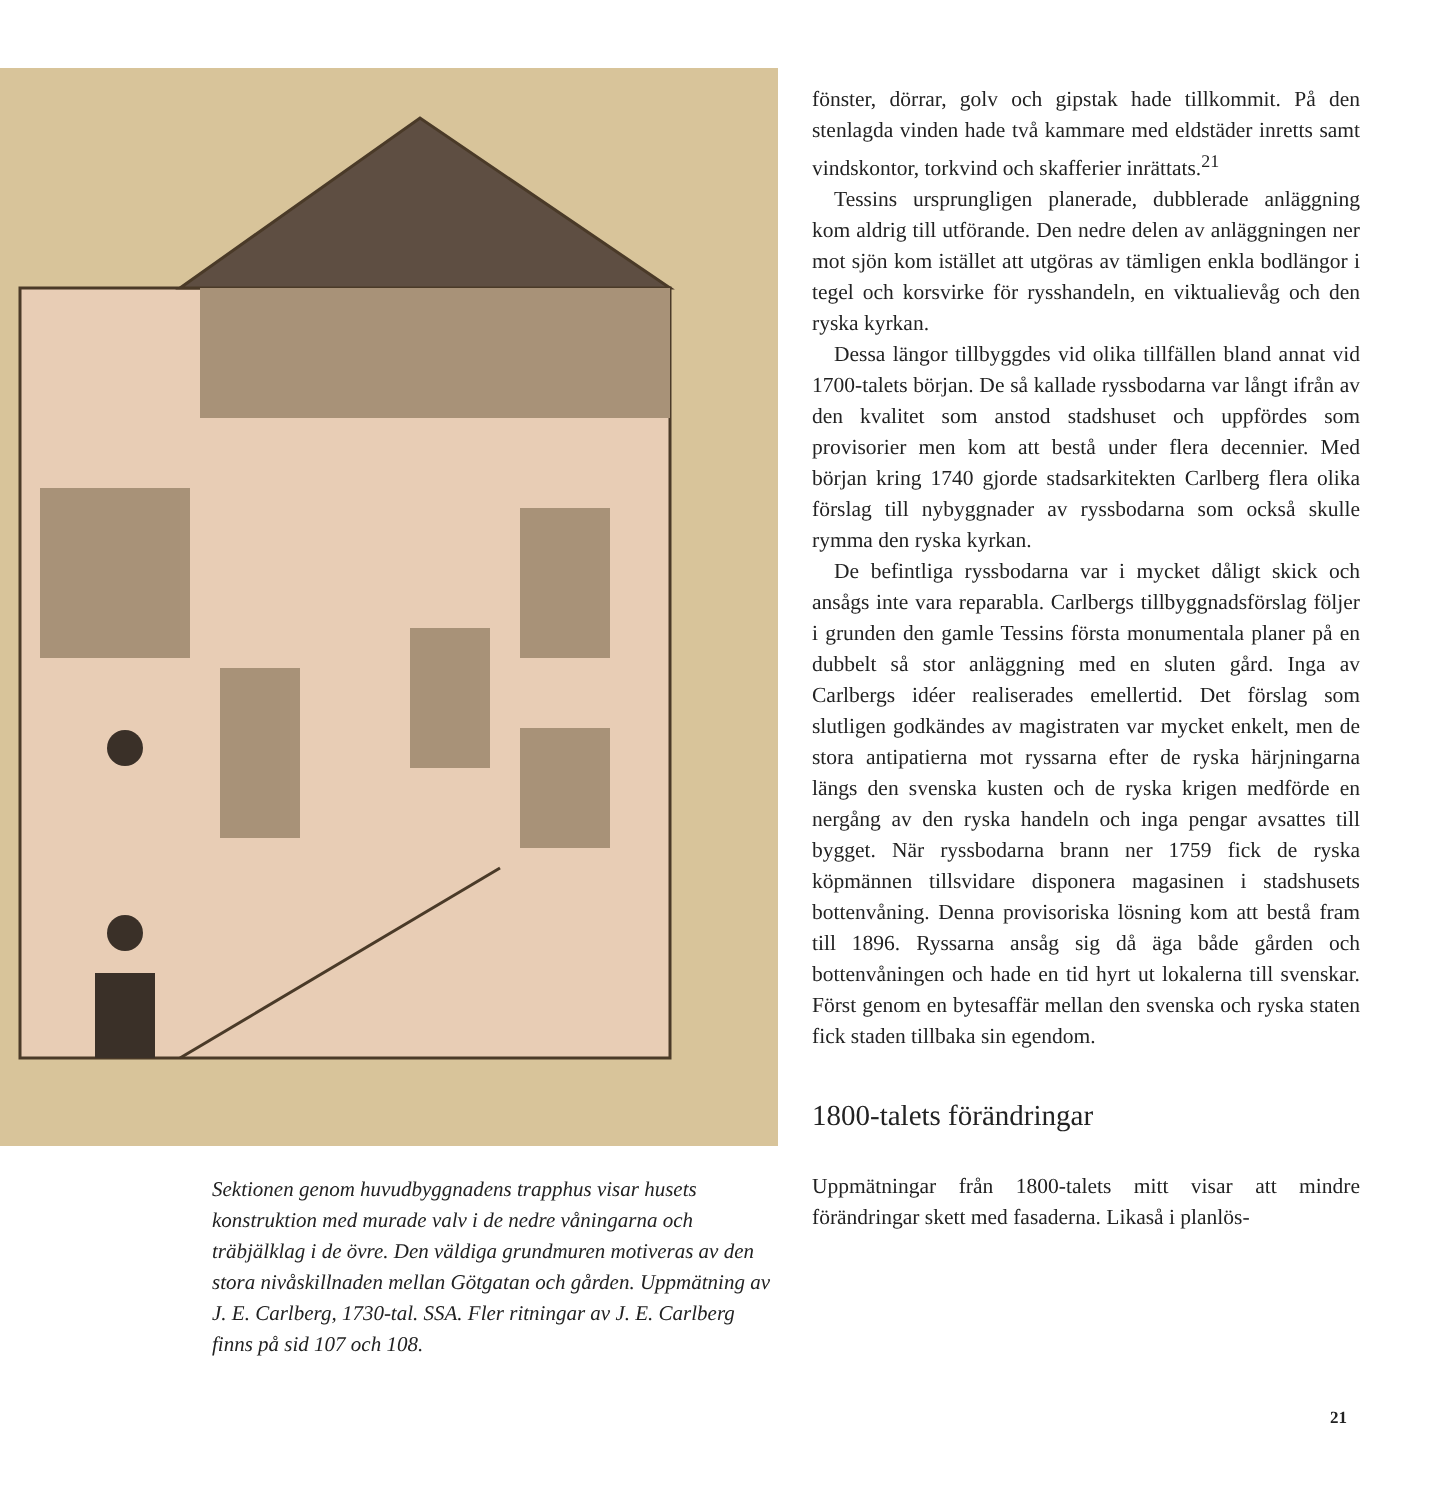Sektionen genom huvudbyggnadens trapphus visar husets konstruktion med murade valv i de nedre våningarna och träbjälklag i de övre. Den väldiga grundmuren motiveras av den stora nivåskillnaden mellan Götgatan och gården. Uppmätning av J. E. Carlberg, 1730-tal. SSA. Fler ritningar av J. E. Carlberg finns på sid 107 och 108.
fönster, dörrar, golv och gipstak hade tillkommit. På den stenlagda vinden hade två kammare med eldstäder inretts samt vindskontor, torkvind och skafferier inrättats.<sup>21</sup>
Tessins ursprungligen planerade, dubblerade anläggning kom aldrig till utförande. Den nedre delen av anläggningen ner mot sjön kom istället att utgöras av tämligen enkla bodlängor i tegel och korsvirke för rysshandeln, en viktualievåg och den ryska kyrkan.
Dessa längor tillbyggdes vid olika tillfällen bland annat vid 1700-talets början. De så kallade ryssbodarna var långt ifrån av den kvalitet som anstod stadshuset och uppfördes som provisorier men kom att bestå under flera decennier. Med början kring 1740 gjorde stadsarkitekten Carlberg flera olika förslag till nybyggnader av ryssbodarna som också skulle rymma den ryska kyrkan.
De befintliga ryssbodarna var i mycket dåligt skick och ansågs inte vara reparabla. Carlbergs tillbyggnadsförslag följer i grunden den gamle Tessins första monumentala planer på en dubbelt så stor anläggning med en sluten gård. Inga av Carlbergs idéer realiserades emellertid. Det förslag som slutligen godkändes av magistraten var mycket enkelt, men de stora antipatierna mot ryssarna efter de ryska härjningarna längs den svenska kusten och de ryska krigen medförde en nergång av den ryska handeln och inga pengar avsattes till bygget. När ryssbodarna brann ner 1759 fick de ryska köpmännen tillsvidare disponera magasinen i stadshusets bottenvåning. Denna provisoriska lösning kom att bestå fram till 1896. Ryssarna ansåg sig då äga både gården och bottenvåningen och hade en tid hyrt ut lokalerna till svenskar. Först genom en bytesaffär mellan den svenska och ryska staten fick staden tillbaka sin egendom.
1800-talets förändringar
Uppmätningar från 1800-talets mitt visar att mindre förändringar skett med fasaderna. Likaså i planlös-
21